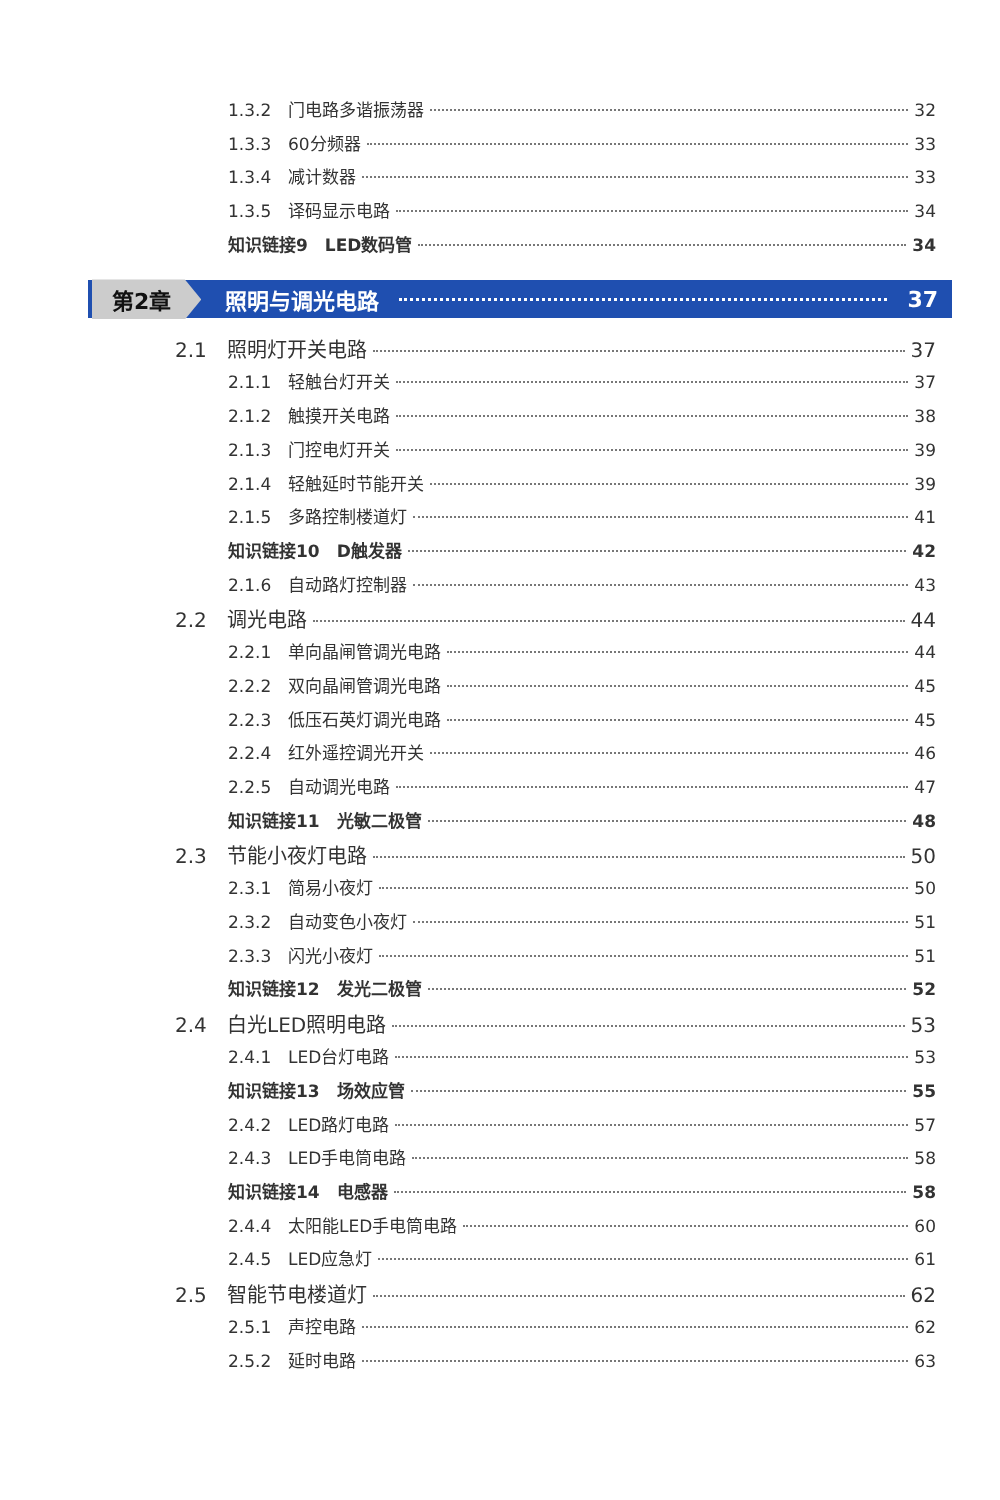1.3.2 门电路多谐振荡器 32
1.3.3 60分频器 33
1.3.4 减计数器 33
1.3.5 译码显示电路 34
知识链接9　LED数码管 34
第2章 照明与调光电路 37
2.1 照明灯开关电路 37
2.1.1 轻触台灯开关 37
2.1.2 触摸开关电路 38
2.1.3 门控电灯开关 39
2.1.4 轻触延时节能开关 39
2.1.5 多路控制楼道灯 41
知识链接10　D触发器 42
2.1.6 自动路灯控制器 43
2.2 调光电路 44
2.2.1 单向晶闸管调光电路 44
2.2.2 双向晶闸管调光电路 45
2.2.3 低压石英灯调光电路 45
2.2.4 红外遥控调光开关 46
2.2.5 自动调光电路 47
知识链接11　光敏二极管 48
2.3 节能小夜灯电路 50
2.3.1 简易小夜灯 50
2.3.2 自动变色小夜灯 51
2.3.3 闪光小夜灯 51
知识链接12　发光二极管 52
2.4 白光LED照明电路 53
2.4.1 LED台灯电路 53
知识链接13　场效应管 55
2.4.2 LED路灯电路 57
2.4.3 LED手电筒电路 58
知识链接14　电感器 58
2.4.4 太阳能LED手电筒电路 60
2.4.5 LED应急灯 61
2.5 智能节电楼道灯 62
2.5.1 声控电路 62
2.5.2 延时电路 63